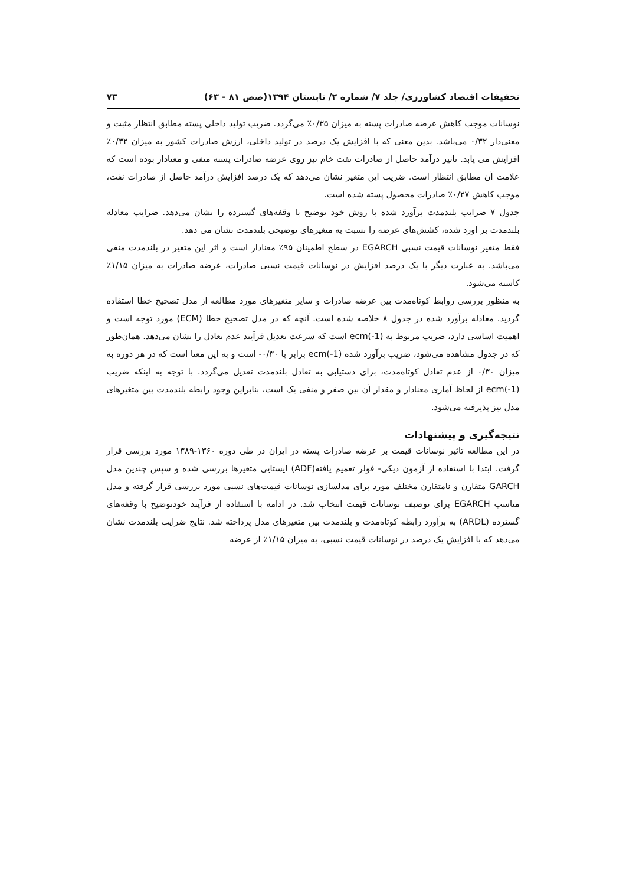تحقیقات اقتصاد کشاورزی/ جلد ۷/ شماره ۲/ تابستان ۱۳۹۴(صص ۸۱ - ۶۳) ۷۳
نوسانات موجب کاهش عرضه صادرات پسته به میزان ۰/۳۵٪ می‌گردد. ضریب تولید داخلی پسته مطابق انتظار مثبت و معنی‌دار ۰/۳۲ می‌باشد. بدین معنی که با افزایش یک درصد در تولید داخلی، ارزش صادرات کشور به میزان ۰/۳۲٪ افزایش می یابد. تاثیر درآمد حاصل از صادرات نفت خام نیز روی عرضه صادرات پسته منفی و معنادار بوده است که علامت آن مطابق انتظار است. ضریب این متغیر نشان می‌دهد که یک درصد افزایش درآمد حاصل از صادرات نفت، موجب کاهش ۰/۲۷٪ صادرات محصول پسته شده است.
جدول ۷ ضرایب بلندمدت برآورد شده با روش خود توضیح با وقفه‌های گسترده را نشان می‌دهد. ضرایب معادله بلندمدت بر اورد شده، کشش‌های عرضه را نسبت به متغیرهای توضیحی بلندمدت نشان می دهد.
فقط متغیر نوسانات قیمت نسبی EGARCH در سطح اطمینان ۹۵٪ معنادار است و اثر این متغیر در بلندمدت منفی می‌باشد. به عبارت دیگر با یک درصد افزایش در نوسانات قیمت نسبی صادرات، عرضه صادرات به میزان ۱/۱۵٪ کاسته می‌شود.
به منظور بررسی روابط کوتاه‌مدت بین عرضه صادرات و سایر متغیرهای مورد مطالعه از مدل تصحیح خطا استفاده گردید. معادله برآورد شده در جدول ۸ خلاصه شده است. آنچه که در مدل تصحیح خطا (ECM) مورد توجه است و اهمیت اساسی دارد، ضریب مربوط به ecm(-1) است که سرعت تعدیل فرآیند عدم تعادل را نشان می‌دهد. همان‌طور که در جدول مشاهده می‌شود، ضریب برآورد شده ecm(-1) برابر با ۰/۳۰- است و به این معنا است که در هر دوره به میزان ۰/۳۰ از عدم تعادل کوتاه‌مدت، برای دستیابی به تعادل بلندمدت تعدیل می‌گردد. با توجه به اینکه ضریب ecm(-1) از لحاظ آماری معنادار و مقدار آن بین صفر و منفی یک است، بنابراین وجود رابطه بلندمدت بین متغیرهای مدل نیز پذیرفته می‌شود.
نتیجه‌گیری و پیشنهادات
در این مطالعه تاثیر نوسانات قیمت بر عرضه صادرات پسته در ایران در طی دوره ۱۳۶۰-۱۳۸۹ مورد بررسی قرار گرفت. ابتدا با استفاده از آزمون دیکی- فولر تعمیم یافته(ADF) ایستایی متغیرها بررسی شده و سپس چندین مدل GARCH متقارن و نامتقارن مختلف مورد برای مدلسازی نوسانات قیمت‌های نسبی مورد بررسی قرار گرفته و مدل مناسب EGARCH برای توصیف نوسانات قیمت انتخاب شد. در ادامه با استفاده از فرآیند خودتوضیح با وقفه‌های گسترده (ARDL) به برآورد رابطه کوتاه‌مدت و بلندمدت بین متغیرهای مدل پرداخته شد. نتایج ضرایب بلندمدت نشان می‌دهد که با افزایش یک درصد در نوسانات قیمت نسبی، به میزان ۱/۱۵٪ از عرضه